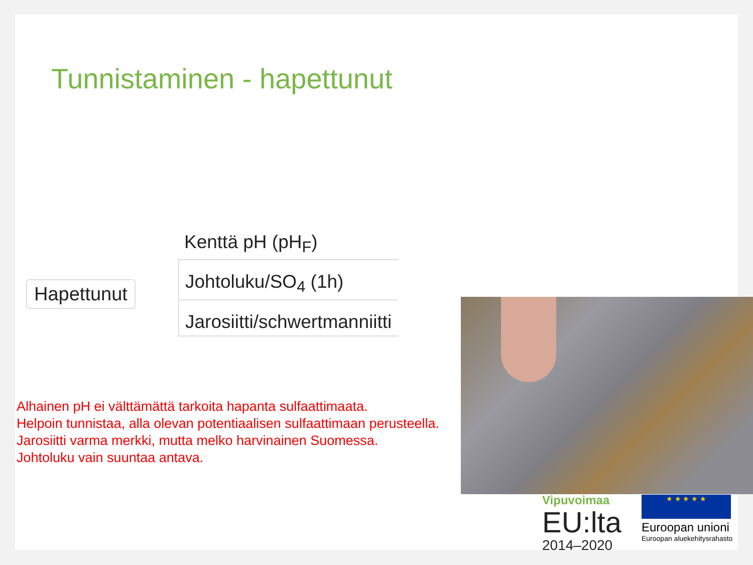Tunnistaminen - hapettunut
Hapettunut
Kenttä pH (pH<sub>F</sub>)
Johtoluku/SO<sub>4</sub> (1h)
Jarosiitti/schwertmanniitti
Alhainen pH ei välttämättä tarkoita hapanta sulfaattimaata.
Helpoin tunnistaa, alla olevan potentiaalisen sulfaattimaan perusteella.
Jarosiitti varma merkki, mutta melko harvinainen Suomessa.
Johtoluku vain suuntaa antava.
Vipuvoimaa
EU:lta
2014–2020
★ ★ ★ ★ ★
Euroopan unioni
Euroopan aluekehitysrahasto